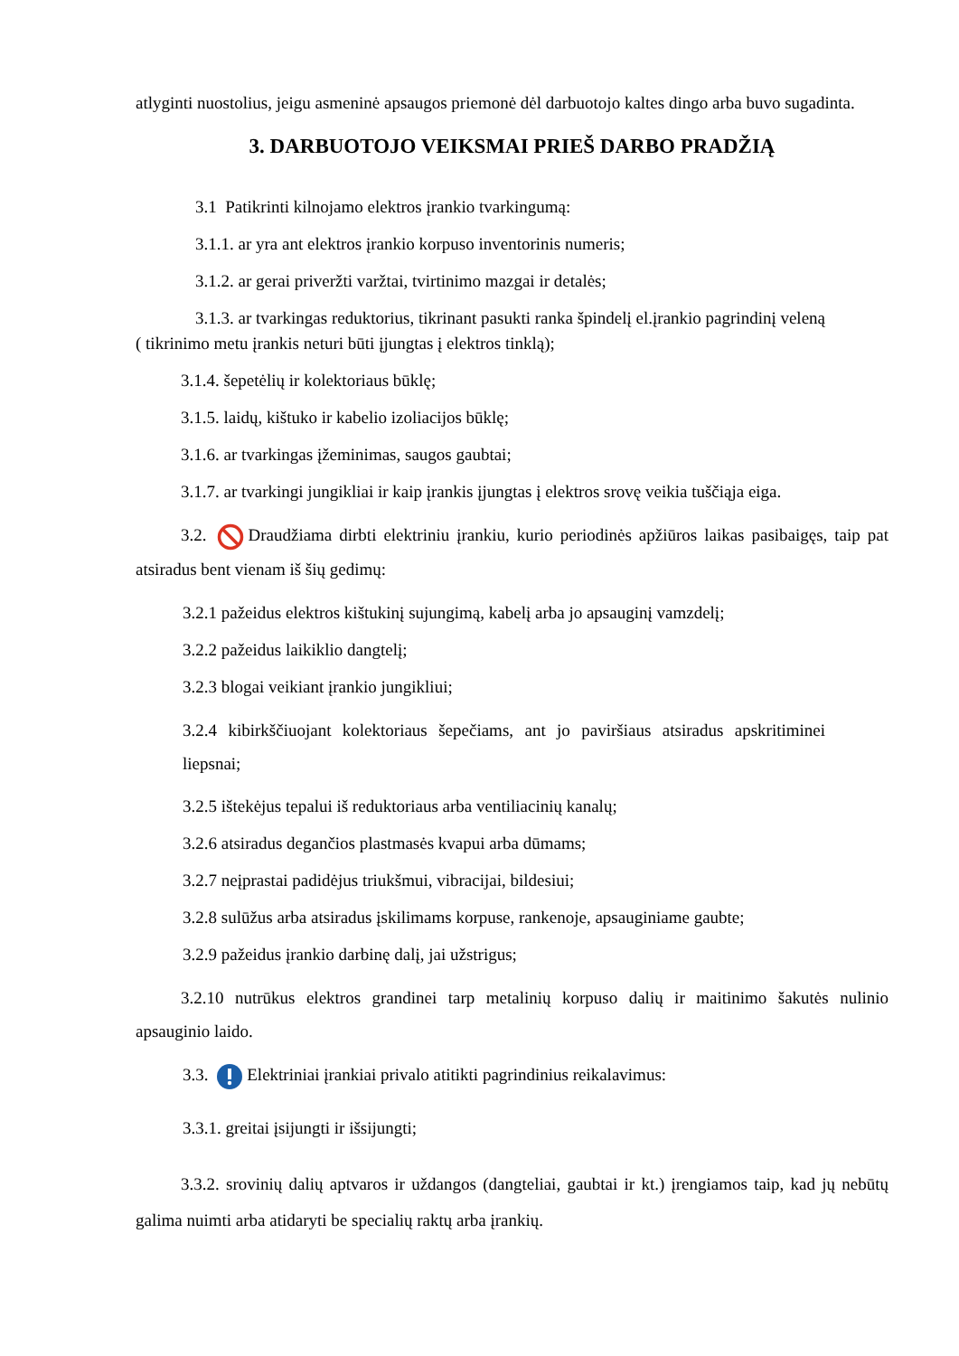atlyginti nuostolius, jeigu asmeninė apsaugos priemonė dėl darbuotojo kaltes dingo arba buvo sugadinta.
3. DARBUOTOJO VEIKSMAI PRIEŠ DARBO PRADŽIĄ
3.1 Patikrinti kilnojamo elektros įrankio tvarkingumą:
3.1.1. ar yra ant elektros įrankio korpuso inventorinis numeris;
3.1.2. ar gerai priveržti varžtai, tvirtinimo mazgai ir detalės;
3.1.3. ar tvarkingas reduktorius, tikrinant pasukti ranka špindelį el.įrankio pagrindinį veleną
( tikrinimo metu įrankis neturi būti įjungtas į elektros tinklą);
3.1.4. šepetėlių ir kolektoriaus būklę;
3.1.5. laidų, kištuko ir kabelio izoliacijos būklę;
3.1.6. ar tvarkingas įžeminimas, saugos gaubtai;
3.1.7. ar tvarkingi jungikliai ir kaip įrankis įjungtas į elektros srovę veikia tuščiąja eiga.
3.2. Draudžiama dirbti elektriniu įrankiu, kurio periodinės apžiūros laikas pasibaigęs, taip pat atsiradus bent vienam iš šių gedimų:
3.2.1 pažeidus elektros kištukinį sujungimą, kabelį arba jo apsauginį vamzdelį;
3.2.2 pažeidus laikiklio dangtelį;
3.2.3 blogai veikiant įrankio jungikliui;
3.2.4 kibirkščiuojant kolektoriaus šepečiams, ant jo paviršiaus atsiradus apskritiminei liepsnai;
3.2.5 ištekėjus tepalui iš reduktoriaus arba ventiliacinių kanalų;
3.2.6 atsiradus degančios plastmasės kvapui arba dūmams;
3.2.7 neįprastai padidėjus triukšmui, vibracijai, bildesiui;
3.2.8 sulūžus arba atsiradus įskilimams korpuse, rankenoje, apsauginiame gaubte;
3.2.9 pažeidus įrankio darbinę dalį, jai užstrigus;
3.2.10 nutrūkus elektros grandinei tarp metalinių korpuso dalių ir maitinimo šakutės nulinio apsauginio laido.
3.3. Elektriniai įrankiai privalo atitikti pagrindinius reikalavimus:
3.3.1. greitai įsijungti ir išsijungti;
3.3.2. srovinių dalių aptvaros ir uždangos (dangteliai, gaubtai ir kt.) įrengiamos taip, kad jų nebūtų galima nuimti arba atidaryti be specialių raktų arba įrankių.